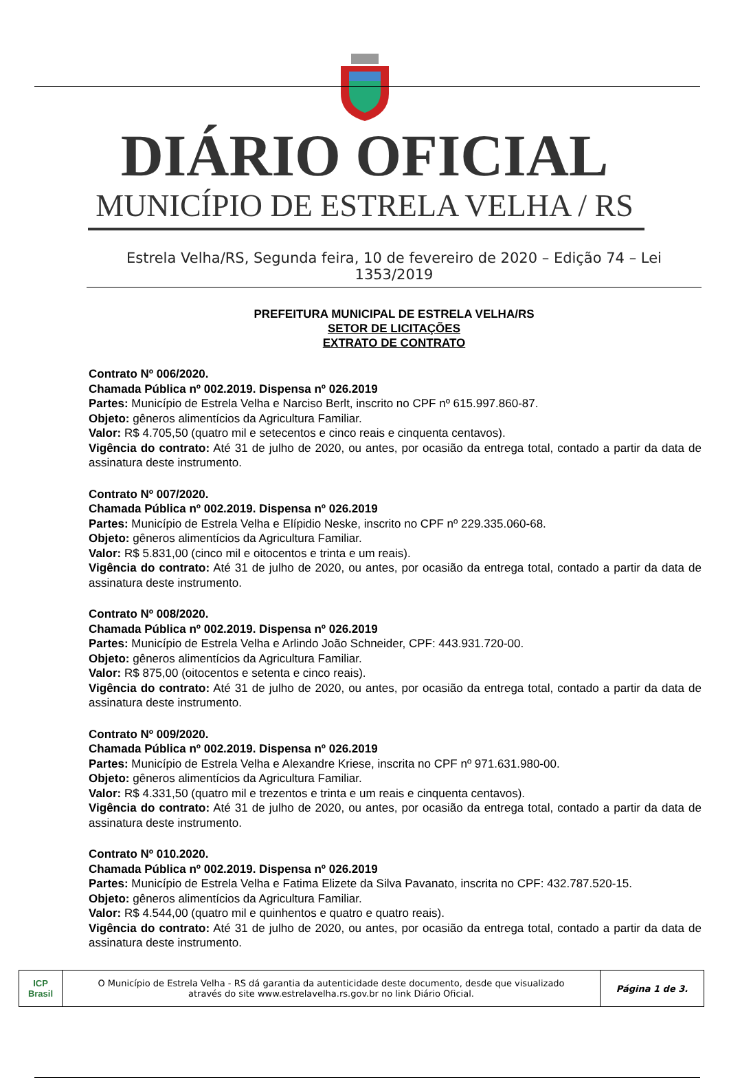DIÁRIO OFICIAL
MUNICÍPIO DE ESTRELA VELHA / RS
Estrela Velha/RS, Segunda feira, 10 de fevereiro de 2020 – Edição 74 – Lei 1353/2019
PREFEITURA MUNICIPAL DE ESTRELA VELHA/RS
SETOR DE LICITAÇÕES
EXTRATO DE CONTRATO
Contrato Nº 006/2020.
Chamada Pública nº 002.2019. Dispensa nº 026.2019
Partes: Município de Estrela Velha e Narciso Berlt, inscrito no CPF nº 615.997.860-87.
Objeto: gêneros alimentícios da Agricultura Familiar.
Valor: R$ 4.705,50 (quatro mil e setecentos e cinco reais e cinquenta centavos).
Vigência do contrato: Até 31 de julho de 2020, ou antes, por ocasião da entrega total, contado a partir da data de assinatura deste instrumento.
Contrato Nº 007/2020.
Chamada Pública nº 002.2019. Dispensa nº 026.2019
Partes: Município de Estrela Velha e Elípidio Neske, inscrito no CPF nº 229.335.060-68.
Objeto: gêneros alimentícios da Agricultura Familiar.
Valor: R$ 5.831,00 (cinco mil e oitocentos e trinta e um reais).
Vigência do contrato: Até 31 de julho de 2020, ou antes, por ocasião da entrega total, contado a partir da data de assinatura deste instrumento.
Contrato Nº 008/2020.
Chamada Pública nº 002.2019. Dispensa nº 026.2019
Partes: Município de Estrela Velha e Arlindo João Schneider, CPF: 443.931.720-00.
Objeto: gêneros alimentícios da Agricultura Familiar.
Valor: R$ 875,00 (oitocentos e setenta e cinco reais).
Vigência do contrato: Até 31 de julho de 2020, ou antes, por ocasião da entrega total, contado a partir da data de assinatura deste instrumento.
Contrato Nº 009/2020.
Chamada Pública nº 002.2019. Dispensa nº 026.2019
Partes: Município de Estrela Velha e Alexandre Kriese, inscrita no CPF nº 971.631.980-00.
Objeto: gêneros alimentícios da Agricultura Familiar.
Valor: R$ 4.331,50 (quatro mil e trezentos e trinta e um reais e cinquenta centavos).
Vigência do contrato: Até 31 de julho de 2020, ou antes, por ocasião da entrega total, contado a partir da data de assinatura deste instrumento.
Contrato Nº 010.2020.
Chamada Pública nº 002.2019. Dispensa nº 026.2019
Partes: Município de Estrela Velha e Fatima Elizete da Silva Pavanato, inscrita no CPF: 432.787.520-15.
Objeto: gêneros alimentícios da Agricultura Familiar.
Valor: R$ 4.544,00 (quatro mil e quinhentos e quatro e quatro reais).
Vigência do contrato: Até 31 de julho de 2020, ou antes, por ocasião da entrega total, contado a partir da data de assinatura deste instrumento.
ICP
Brasil
O Município de Estrela Velha - RS dá garantia da autenticidade deste documento, desde que visualizado
através do site www.estrelavelha.rs.gov.br no link Diário Oficial.
Página 1 de 3.